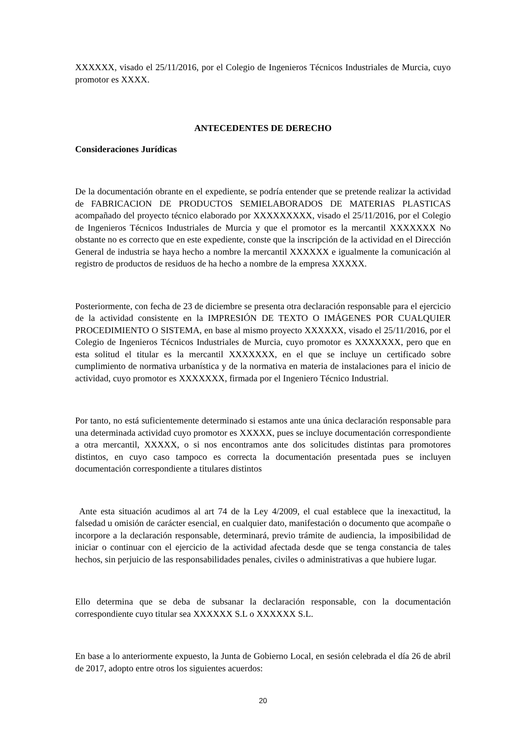XXXXXX, visado el 25/11/2016, por el Colegio de Ingenieros Técnicos Industriales de Murcia, cuyo promotor es XXXX.
ANTECEDENTES DE DERECHO
Consideraciones Jurídicas
De la documentación obrante en el expediente, se podría entender que se pretende realizar la actividad de FABRICACION DE PRODUCTOS SEMIELABORADOS DE MATERIAS PLASTICAS acompañado del proyecto técnico elaborado por XXXXXXXXX, visado el 25/11/2016, por el Colegio de Ingenieros Técnicos Industriales de Murcia y que el promotor es la mercantil XXXXXXX No obstante no es correcto que en este expediente, conste que la inscripción de la actividad en el Dirección General de industria se haya hecho a nombre la mercantil XXXXXX e igualmente la comunicación al registro de productos de residuos de ha hecho a nombre de la empresa XXXXX.
Posteriormente, con fecha de 23 de diciembre se presenta otra declaración responsable para el ejercicio de la actividad consistente en la IMPRESIÓN DE TEXTO O IMÁGENES POR CUALQUIER PROCEDIMIENTO O SISTEMA, en base al mismo proyecto XXXXXX, visado el 25/11/2016, por el Colegio de Ingenieros Técnicos Industriales de Murcia, cuyo promotor es XXXXXXX, pero que en esta solitud el titular es la mercantil XXXXXXX, en el que se incluye un certificado sobre cumplimiento de normativa urbanística y de la normativa en materia de instalaciones para el inicio de actividad, cuyo promotor es XXXXXXX, firmada por el Ingeniero Técnico Industrial.
Por tanto, no está suficientemente determinado si estamos ante una única declaración responsable para una determinada actividad cuyo promotor es XXXXX, pues se incluye documentación correspondiente a otra mercantil, XXXXX, o si nos encontramos ante dos solicitudes distintas para promotores distintos, en cuyo caso tampoco es correcta la documentación presentada pues se incluyen documentación correspondiente a titulares distintos
Ante esta situación acudimos al art 74 de la Ley 4/2009, el cual establece que la inexactitud, la falsedad u omisión de carácter esencial, en cualquier dato, manifestación o documento que acompañe o incorpore a la declaración responsable, determinará, previo trámite de audiencia, la imposibilidad de iniciar o continuar con el ejercicio de la actividad afectada desde que se tenga constancia de tales hechos, sin perjuicio de las responsabilidades penales, civiles o administrativas a que hubiere lugar.
Ello determina que se deba de subsanar la declaración responsable, con la documentación correspondiente cuyo titular sea XXXXXX S.L o XXXXXX S.L.
En base a lo anteriormente expuesto, la Junta de Gobierno Local, en sesión celebrada el día 26 de abril de 2017, adopto entre otros los siguientes acuerdos:
20